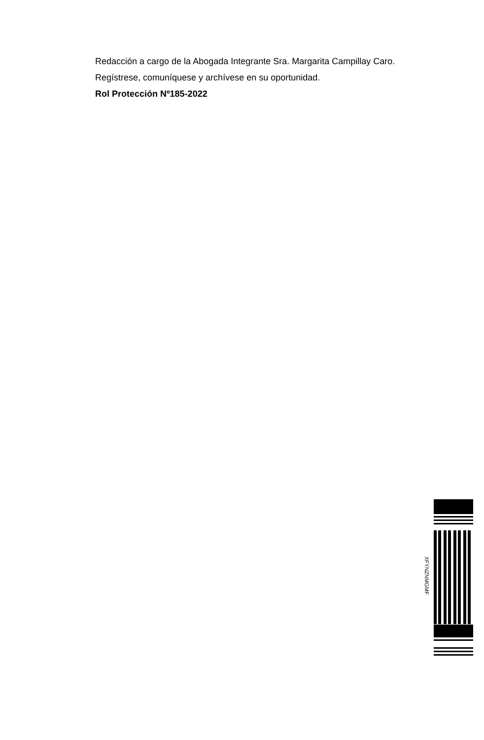Redacción a cargo de la Abogada Integrante Sra. Margarita Campillay Caro.
Regístrese, comuníquese y archívese en su oportunidad.
Rol Protección Nº185-2022
XFYNZNMGMF